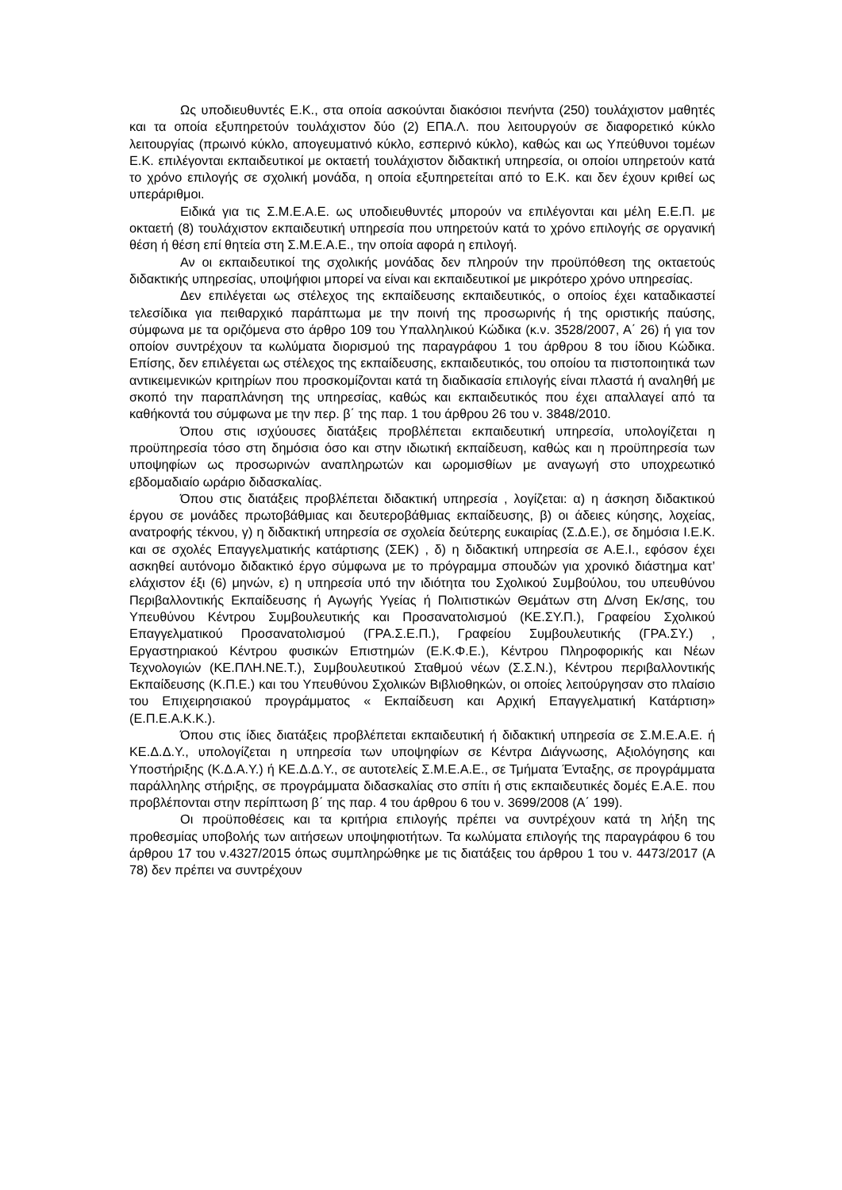Ως υποδιευθυντές Ε.Κ., στα οποία ασκούνται διακόσιοι πενήντα (250) τουλάχιστον μαθητές και τα οποία εξυπηρετούν τουλάχιστον δύο (2) ΕΠΑ.Λ. που λειτουργούν σε διαφορετικό κύκλο λειτουργίας (πρωινό κύκλο, απογευματινό κύκλο, εσπερινό κύκλο), καθώς και ως Υπεύθυνοι τομέων Ε.Κ. επιλέγονται εκπαιδευτικοί με οκταετή τουλάχιστον διδακτική υπηρεσία, οι οποίοι υπηρετούν κατά το χρόνο επιλογής σε σχολική μονάδα, η οποία εξυπηρετείται από το Ε.Κ. και δεν έχουν κριθεί ως υπεράριθμοι.
Ειδικά για τις Σ.Μ.Ε.Α.Ε. ως υποδιευθυντές μπορούν να επιλέγονται και μέλη Ε.Ε.Π. με οκταετή (8) τουλάχιστον εκπαιδευτική υπηρεσία που υπηρετούν κατά το χρόνο επιλογής σε οργανική θέση ή θέση επί θητεία στη Σ.Μ.Ε.Α.Ε., την οποία αφορά η επιλογή.
Αν οι εκπαιδευτικοί της σχολικής μονάδας δεν πληρούν την προϋπόθεση της οκταετούς διδακτικής υπηρεσίας, υποψήφιοι μπορεί να είναι και εκπαιδευτικοί με μικρότερο χρόνο υπηρεσίας.
Δεν επιλέγεται ως στέλεχος της εκπαίδευσης εκπαιδευτικός, ο οποίος έχει καταδικαστεί τελεσίδικα για πειθαρχικό παράπτωμα με την ποινή της προσωρινής ή της οριστικής παύσης, σύμφωνα με τα οριζόμενα στο άρθρο 109 του Υπαλληλικού Κώδικα (κ.ν. 3528/2007, Α΄ 26) ή για τον οποίον συντρέχουν τα κωλύματα διορισμού της παραγράφου 1 του άρθρου 8 του ίδιου Κώδικα. Επίσης, δεν επιλέγεται ως στέλεχος της εκπαίδευσης, εκπαιδευτικός, του οποίου τα πιστοποιητικά των αντικειμενικών κριτηρίων που προσκομίζονται κατά τη διαδικασία επιλογής είναι πλαστά ή αναληθή με σκοπό την παραπλάνηση της υπηρεσίας, καθώς και εκπαιδευτικός που έχει απαλλαγεί από τα καθήκοντά του σύμφωνα με την περ. β΄ της παρ. 1 του άρθρου 26 του ν. 3848/2010.
Όπου στις ισχύουσες διατάξεις προβλέπεται εκπαιδευτική υπηρεσία, υπολογίζεται η προϋπηρεσία τόσο στη δημόσια όσο και στην ιδιωτική εκπαίδευση, καθώς και η προϋπηρεσία των υποψηφίων ως προσωρινών αναπληρωτών και ωρομισθίων με αναγωγή στο υποχρεωτικό εβδομαδιαίο ωράριο διδασκαλίας.
Όπου στις διατάξεις προβλέπεται διδακτική υπηρεσία , λογίζεται: α) η άσκηση διδακτικού έργου σε μονάδες πρωτοβάθμιας και δευτεροβάθμιας εκπαίδευσης, β) οι άδειες κύησης, λοχείας, ανατροφής τέκνου, γ) η διδακτική υπηρεσία σε σχολεία δεύτερης ευκαιρίας (Σ.Δ.Ε.), σε δημόσια Ι.Ε.Κ. και σε σχολές Επαγγελματικής κατάρτισης (ΣΕΚ) , δ) η διδακτική υπηρεσία σε Α.Ε.Ι., εφόσον έχει ασκηθεί αυτόνομο διδακτικό έργο σύμφωνα με το πρόγραμμα σπουδών για χρονικό διάστημα κατ’ ελάχιστον έξι (6) μηνών, ε) η υπηρεσία υπό την ιδιότητα του Σχολικού Συμβούλου, του υπευθύνου Περιβαλλοντικής Εκπαίδευσης ή Αγωγής Υγείας ή Πολιτιστικών Θεμάτων στη Δ/νση Εκ/σης, του Υπευθύνου Κέντρου Συμβουλευτικής και Προσανατολισμού (ΚΕ.ΣΥ.Π.), Γραφείου Σχολικού Επαγγελματικού Προσανατολισμού (ΓΡΑ.Σ.Ε.Π.), Γραφείου Συμβουλευτικής (ΓΡΑ.ΣΥ.) , Εργαστηριακού Κέντρου φυσικών Επιστημών (Ε.Κ.Φ.Ε.), Κέντρου Πληροφορικής και Νέων Τεχνολογιών (ΚΕ.ΠΛΗ.ΝΕ.Τ.), Συμβουλευτικού Σταθμού νέων (Σ.Σ.Ν.), Κέντρου περιβαλλοντικής Εκπαίδευσης (Κ.Π.Ε.) και του Υπευθύνου Σχολικών Βιβλιοθηκών, οι οποίες λειτούργησαν στο πλαίσιο του Επιχειρησιακού προγράμματος « Εκπαίδευση και Αρχική Επαγγελματική Κατάρτιση» (Ε.Π.Ε.Α.Κ.Κ.).
Όπου στις ίδιες διατάξεις προβλέπεται εκπαιδευτική ή διδακτική υπηρεσία σε Σ.Μ.Ε.Α.Ε. ή ΚΕ.Δ.Δ.Υ., υπολογίζεται η υπηρεσία των υποψηφίων σε Κέντρα Διάγνωσης, Αξιολόγησης και Υποστήριξης (Κ.Δ.Α.Υ.) ή ΚΕ.Δ.Δ.Υ., σε αυτοτελείς Σ.Μ.Ε.Α.Ε., σε Τμήματα Ένταξης, σε προγράμματα παράλληλης στήριξης, σε προγράμματα διδασκαλίας στο σπίτι ή στις εκπαιδευτικές δομές Ε.Α.Ε. που προβλέπονται στην περίπτωση β΄ της παρ. 4 του άρθρου 6 του ν. 3699/2008 (Α΄ 199).
Οι προϋποθέσεις και τα κριτήρια επιλογής πρέπει να συντρέχουν κατά τη λήξη της προθεσμίας υποβολής των αιτήσεων υποψηφιοτήτων. Τα κωλύματα επιλογής της παραγράφου 6 του άρθρου 17 του ν.4327/2015 όπως συμπληρώθηκε με τις διατάξεις του άρθρου 1 του ν. 4473/2017 (Α 78) δεν πρέπει να συντρέχουν